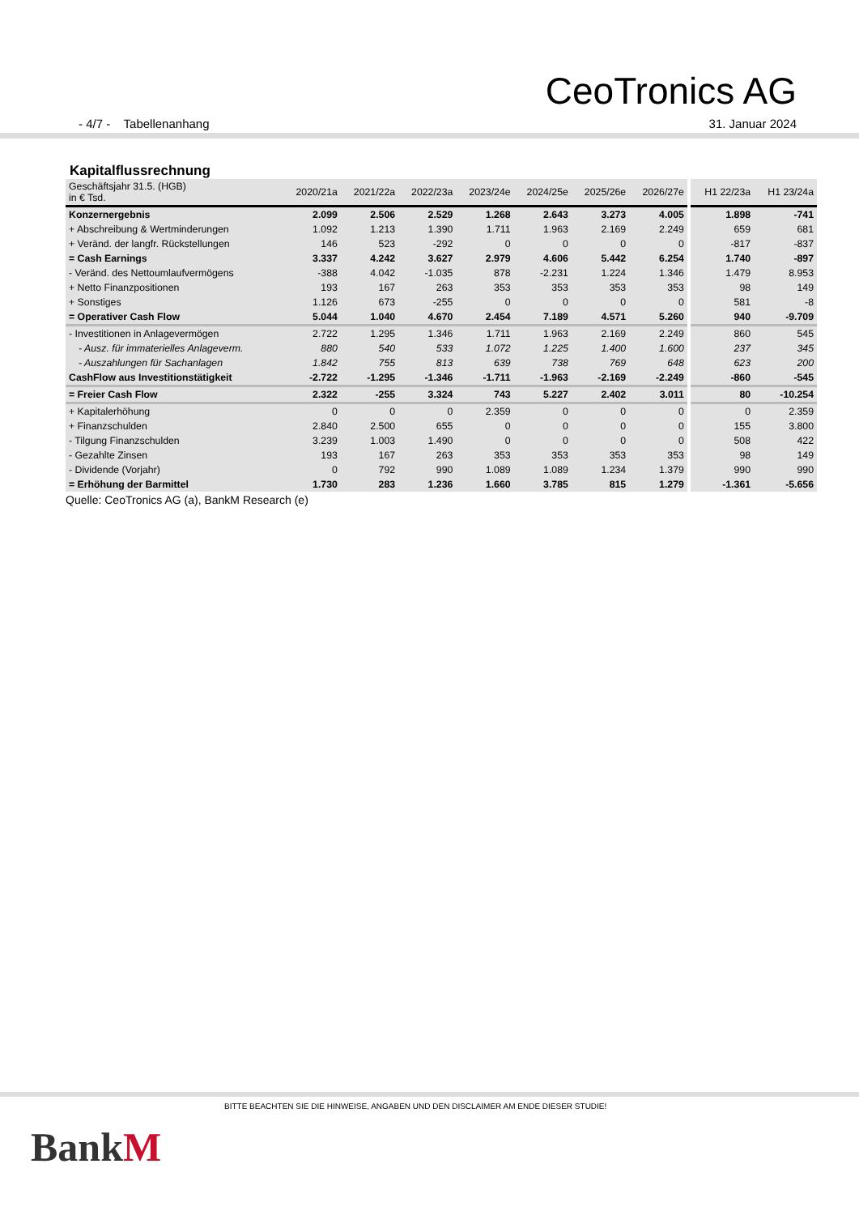CeoTronics AG
- 4/7 - Tabellenanhang 31. Januar 2024
Kapitalflussrechnung
| Geschäftsjahr 31.5. (HGB) in € Tsd. | 2020/21a | 2021/22a | 2022/23a | 2023/24e | 2024/25e | 2025/26e | 2026/27e | H1 22/23a | H1 23/24a |
| --- | --- | --- | --- | --- | --- | --- | --- | --- | --- |
| Konzernergebnis | 2.099 | 2.506 | 2.529 | 1.268 | 2.643 | 3.273 | 4.005 | 1.898 | -741 |
| + Abschreibung & Wertminderungen | 1.092 | 1.213 | 1.390 | 1.711 | 1.963 | 2.169 | 2.249 | 659 | 681 |
| + Veränd. der langfr. Rückstellungen | 146 | 523 | -292 | 0 | 0 | 0 | 0 | -817 | -837 |
| = Cash Earnings | 3.337 | 4.242 | 3.627 | 2.979 | 4.606 | 5.442 | 6.254 | 1.740 | -897 |
| - Veränd. des Nettoumlaufvermögens | -388 | 4.042 | -1.035 | 878 | -2.231 | 1.224 | 1.346 | 1.479 | 8.953 |
| + Netto Finanzpositionen | 193 | 167 | 263 | 353 | 353 | 353 | 353 | 98 | 149 |
| + Sonstiges | 1.126 | 673 | -255 | 0 | 0 | 0 | 0 | 581 | -8 |
| = Operativer Cash Flow | 5.044 | 1.040 | 4.670 | 2.454 | 7.189 | 4.571 | 5.260 | 940 | -9.709 |
| - Investitionen in Anlagevermögen | 2.722 | 1.295 | 1.346 | 1.711 | 1.963 | 2.169 | 2.249 | 860 | 545 |
| - Ausz. für immaterielles Anlageverm. | 880 | 540 | 533 | 1.072 | 1.225 | 1.400 | 1.600 | 237 | 345 |
| - Auszahlungen für Sachanlagen | 1.842 | 755 | 813 | 639 | 738 | 769 | 648 | 623 | 200 |
| CashFlow aus Investitionstätigkeit | -2.722 | -1.295 | -1.346 | -1.711 | -1.963 | -2.169 | -2.249 | -860 | -545 |
| = Freier Cash Flow | 2.322 | -255 | 3.324 | 743 | 5.227 | 2.402 | 3.011 | 80 | -10.254 |
| + Kapitalerhöhung | 0 | 0 | 0 | 2.359 | 0 | 0 | 0 | 0 | 2.359 |
| + Finanzschulden | 2.840 | 2.500 | 655 | 0 | 0 | 0 | 0 | 155 | 3.800 |
| - Tilgung Finanzschulden | 3.239 | 1.003 | 1.490 | 0 | 0 | 0 | 0 | 508 | 422 |
| - Gezahlte Zinsen | 193 | 167 | 263 | 353 | 353 | 353 | 353 | 98 | 149 |
| - Dividende (Vorjahr) | 0 | 792 | 990 | 1.089 | 1.089 | 1.234 | 1.379 | 990 | 990 |
| = Erhöhung der Barmittel | 1.730 | 283 | 1.236 | 1.660 | 3.785 | 815 | 1.279 | -1.361 | -5.656 |
Quelle: CeoTronics AG (a), BankM Research (e)
BITTE BEACHTEN SIE DIE HINWEISE, ANGABEN UND DEN DISCLAIMER AM ENDE DIESER STUDIE!
BankM